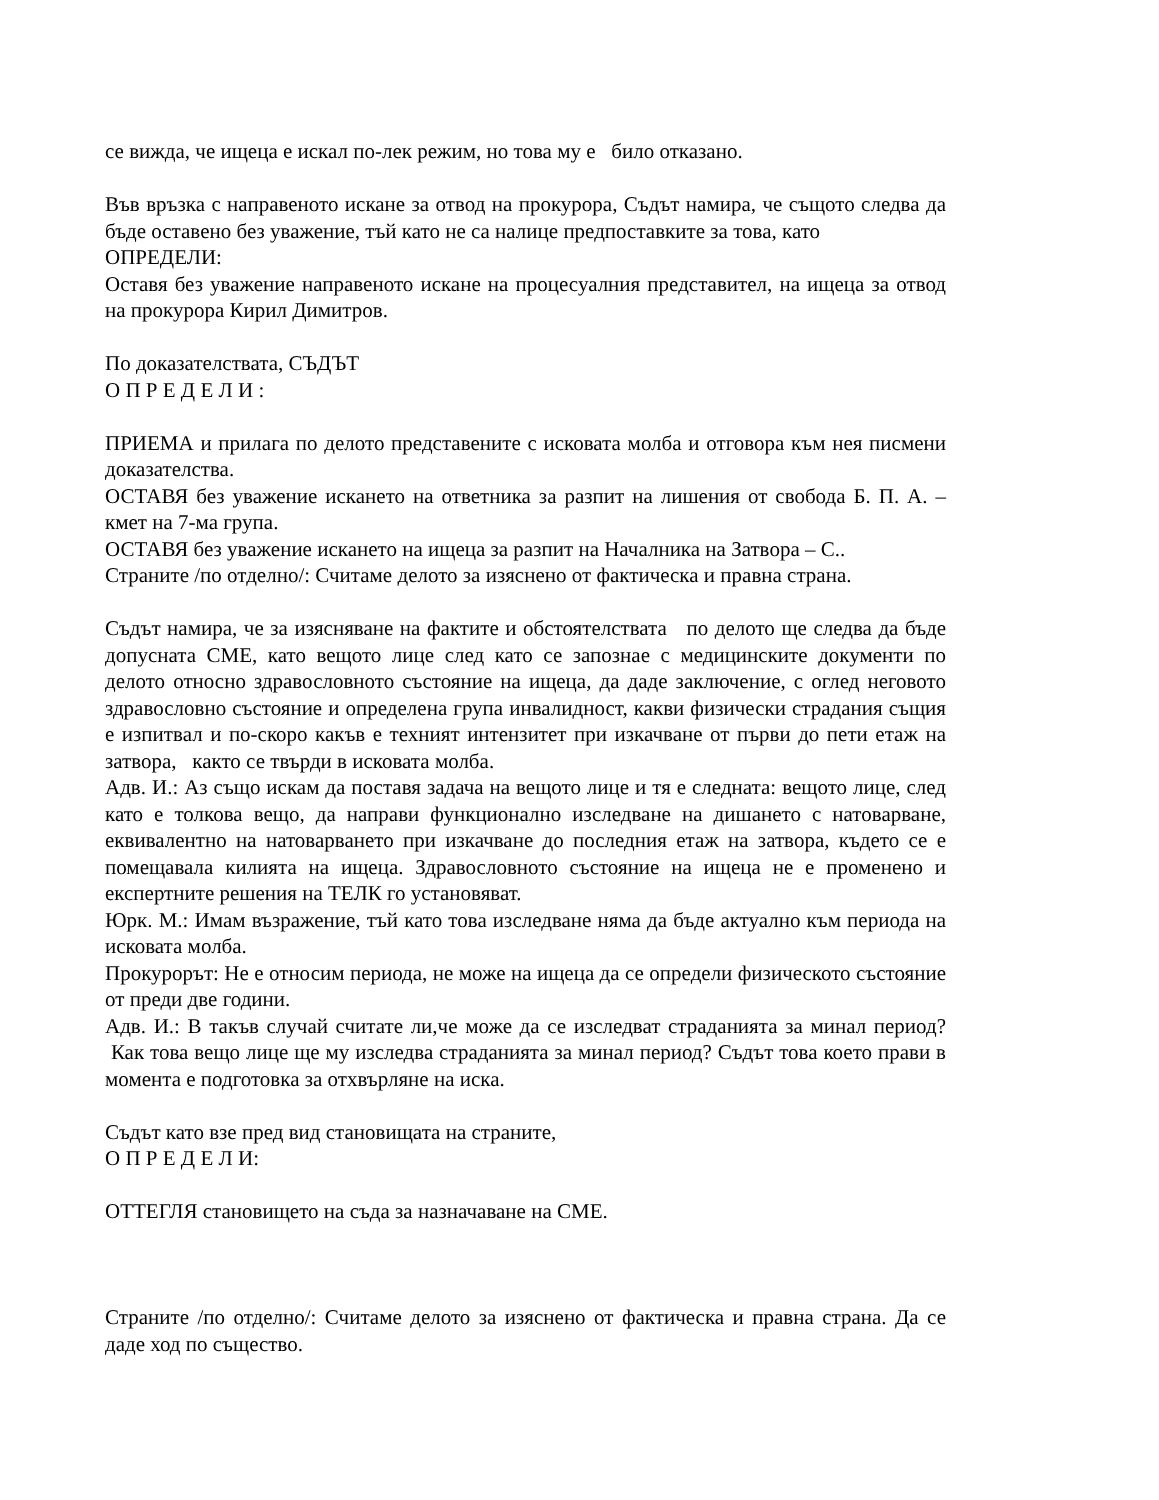се вижда, че ищеца е искал по-лек режим, но това му е било отказано.
Във връзка с направеното искане за отвод на прокурора, Съдът намира, че същото следва да бъде оставено без уважение, тъй като не са налице предпоставките за това, като
ОПРЕДЕЛИ:
Оставя без уважение направеното искане на процесуалния представител, на ищеца за отвод на прокурора Кирил Димитров.
По доказателствата, СЪДЪТ
О П Р Е Д Е Л И :
ПРИЕМА и прилага по делото представените с исковата молба и отговора към нея писмени доказателства.
ОСТАВЯ без уважение искането на ответника за разпит на лишения от свобода Б. П. А. – кмет на 7-ма група.
ОСТАВЯ без уважение искането на ищеца за разпит на Началника на Затвора – С..
Страните /по отделно/: Считаме делото за изяснено от фактическа и правна страна.
Съдът намира, че за изясняване на фактите и обстоятелствата по делото ще следва да бъде допусната СМЕ, като вещото лице след като се запознае с медицинските документи по делото относно здравословното състояние на ищеца, да даде заключение, с оглед неговото здравословно състояние и определена група инвалидност, какви физически страдания същия е изпитвал и по-скоро какъв е техният интензитет при изкачване от първи до пети етаж на затвора, както се твърди в исковата молба.
Адв. И.: Аз също искам да поставя задача на вещото лице и тя е следната: вещото лице, след като е толкова вещо, да направи функционално изследване на дишането с натоварване, еквивалентно на натоварването при изкачване до последния етаж на затвора, където се е помещавала килията на ищеца. Здравословното състояние на ищеца не е променено и експертните решения на ТЕЛК го установяват.
Юрк. М.: Имам възражение, тъй като това изследване няма да бъде актуално към периода на исковата молба.
Прокурорът: Не е относим периода, не може на ищеца да се определи физическото състояние от преди две години.
Адв. И.: В такъв случай считате ли,че може да се изследват страданията за минал период? Как това вещо лице ще му изследва страданията за минал период? Съдът това което прави в момента е подготовка за отхвърляне на иска.
Съдът като взе пред вид становищата на страните,
О П Р Е Д Е Л И:
ОТТЕГЛЯ становището на съда за назначаване на СМЕ.
Страните /по отделно/: Считаме делото за изяснено от фактическа и правна страна. Да се даде ход по същество.